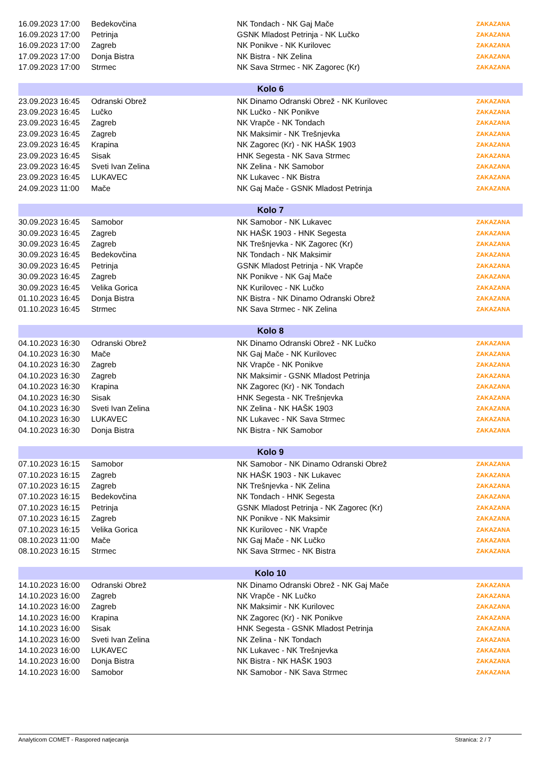| 16.09.2023 17:00 | Bedekovčina | NK Tondach - NK Gaj Mače | ZAKAZANA |
| 16.09.2023 17:00 | Petrinja | GSNK Mladost Petrinja - NK Lučko | ZAKAZANA |
| 16.09.2023 17:00 | Zagreb | NK Ponikve - NK Kurilovec | ZAKAZANA |
| 17.09.2023 17:00 | Donja Bistra | NK Bistra - NK Zelina | ZAKAZANA |
| 17.09.2023 17:00 | Strmec | NK Sava Strmec - NK Zagorec (Kr) | ZAKAZANA |
| Kolo 6 | | | |
| 23.09.2023 16:45 | Odranski Obrež | NK Dinamo Odranski Obrež - NK Kurilovec | ZAKAZANA |
| 23.09.2023 16:45 | Lučko | NK Lučko - NK Ponikve | ZAKAZANA |
| 23.09.2023 16:45 | Zagreb | NK Vrapče - NK Tondach | ZAKAZANA |
| 23.09.2023 16:45 | Zagreb | NK Maksimir - NK Trešnjevka | ZAKAZANA |
| 23.09.2023 16:45 | Krapina | NK Zagorec (Kr) - NK HAŠK 1903 | ZAKAZANA |
| 23.09.2023 16:45 | Sisak | HNK Segesta - NK Sava Strmec | ZAKAZANA |
| 23.09.2023 16:45 | Sveti Ivan Zelina | NK Zelina - NK Samobor | ZAKAZANA |
| 23.09.2023 16:45 | LUKAVEC | NK Lukavec - NK Bistra | ZAKAZANA |
| 24.09.2023 11:00 | Mače | NK Gaj Mače - GSNK Mladost Petrinja | ZAKAZANA |
| Kolo 7 | | | |
| 30.09.2023 16:45 | Samobor | NK Samobor - NK Lukavec | ZAKAZANA |
| 30.09.2023 16:45 | Zagreb | NK HAŠK 1903 - HNK Segesta | ZAKAZANA |
| 30.09.2023 16:45 | Zagreb | NK Trešnjevka - NK Zagorec (Kr) | ZAKAZANA |
| 30.09.2023 16:45 | Bedekovčina | NK Tondach - NK Maksimir | ZAKAZANA |
| 30.09.2023 16:45 | Petrinja | GSNK Mladost Petrinja - NK Vrapče | ZAKAZANA |
| 30.09.2023 16:45 | Zagreb | NK Ponikve - NK Gaj Mače | ZAKAZANA |
| 30.09.2023 16:45 | Velika Gorica | NK Kurilovec - NK Lučko | ZAKAZANA |
| 01.10.2023 16:45 | Donja Bistra | NK Bistra - NK Dinamo Odranski Obrež | ZAKAZANA |
| 01.10.2023 16:45 | Strmec | NK Sava Strmec - NK Zelina | ZAKAZANA |
| Kolo 8 | | | |
| 04.10.2023 16:30 | Odranski Obrež | NK Dinamo Odranski Obrež - NK Lučko | ZAKAZANA |
| 04.10.2023 16:30 | Mače | NK Gaj Mače - NK Kurilovec | ZAKAZANA |
| 04.10.2023 16:30 | Zagreb | NK Vrapče - NK Ponikve | ZAKAZANA |
| 04.10.2023 16:30 | Zagreb | NK Maksimir - GSNK Mladost Petrinja | ZAKAZANA |
| 04.10.2023 16:30 | Krapina | NK Zagorec (Kr) - NK Tondach | ZAKAZANA |
| 04.10.2023 16:30 | Sisak | HNK Segesta - NK Trešnjevka | ZAKAZANA |
| 04.10.2023 16:30 | Sveti Ivan Zelina | NK Zelina - NK HAŠK 1903 | ZAKAZANA |
| 04.10.2023 16:30 | LUKAVEC | NK Lukavec - NK Sava Strmec | ZAKAZANA |
| 04.10.2023 16:30 | Donja Bistra | NK Bistra - NK Samobor | ZAKAZANA |
| Kolo 9 | | | |
| 07.10.2023 16:15 | Samobor | NK Samobor - NK Dinamo Odranski Obrež | ZAKAZANA |
| 07.10.2023 16:15 | Zagreb | NK HAŠK 1903 - NK Lukavec | ZAKAZANA |
| 07.10.2023 16:15 | Zagreb | NK Trešnjevka - NK Zelina | ZAKAZANA |
| 07.10.2023 16:15 | Bedekovčina | NK Tondach - HNK Segesta | ZAKAZANA |
| 07.10.2023 16:15 | Petrinja | GSNK Mladost Petrinja - NK Zagorec (Kr) | ZAKAZANA |
| 07.10.2023 16:15 | Zagreb | NK Ponikve - NK Maksimir | ZAKAZANA |
| 07.10.2023 16:15 | Velika Gorica | NK Kurilovec - NK Vrapče | ZAKAZANA |
| 08.10.2023 11:00 | Mače | NK Gaj Mače - NK Lučko | ZAKAZANA |
| 08.10.2023 16:15 | Strmec | NK Sava Strmec - NK Bistra | ZAKAZANA |
| Kolo 10 | | | |
| 14.10.2023 16:00 | Odranski Obrež | NK Dinamo Odranski Obrež - NK Gaj Mače | ZAKAZANA |
| 14.10.2023 16:00 | Zagreb | NK Vrapče - NK Lučko | ZAKAZANA |
| 14.10.2023 16:00 | Zagreb | NK Maksimir - NK Kurilovec | ZAKAZANA |
| 14.10.2023 16:00 | Krapina | NK Zagorec (Kr) - NK Ponikve | ZAKAZANA |
| 14.10.2023 16:00 | Sisak | HNK Segesta - GSNK Mladost Petrinja | ZAKAZANA |
| 14.10.2023 16:00 | Sveti Ivan Zelina | NK Zelina - NK Tondach | ZAKAZANA |
| 14.10.2023 16:00 | LUKAVEC | NK Lukavec - NK Trešnjevka | ZAKAZANA |
| 14.10.2023 16:00 | Donja Bistra | NK Bistra - NK HAŠK 1903 | ZAKAZANA |
| 14.10.2023 16:00 | Samobor | NK Samobor - NK Sava Strmec | ZAKAZANA |
Analyticom COMET - Raspored natjecanja Stranica: 2 / 7